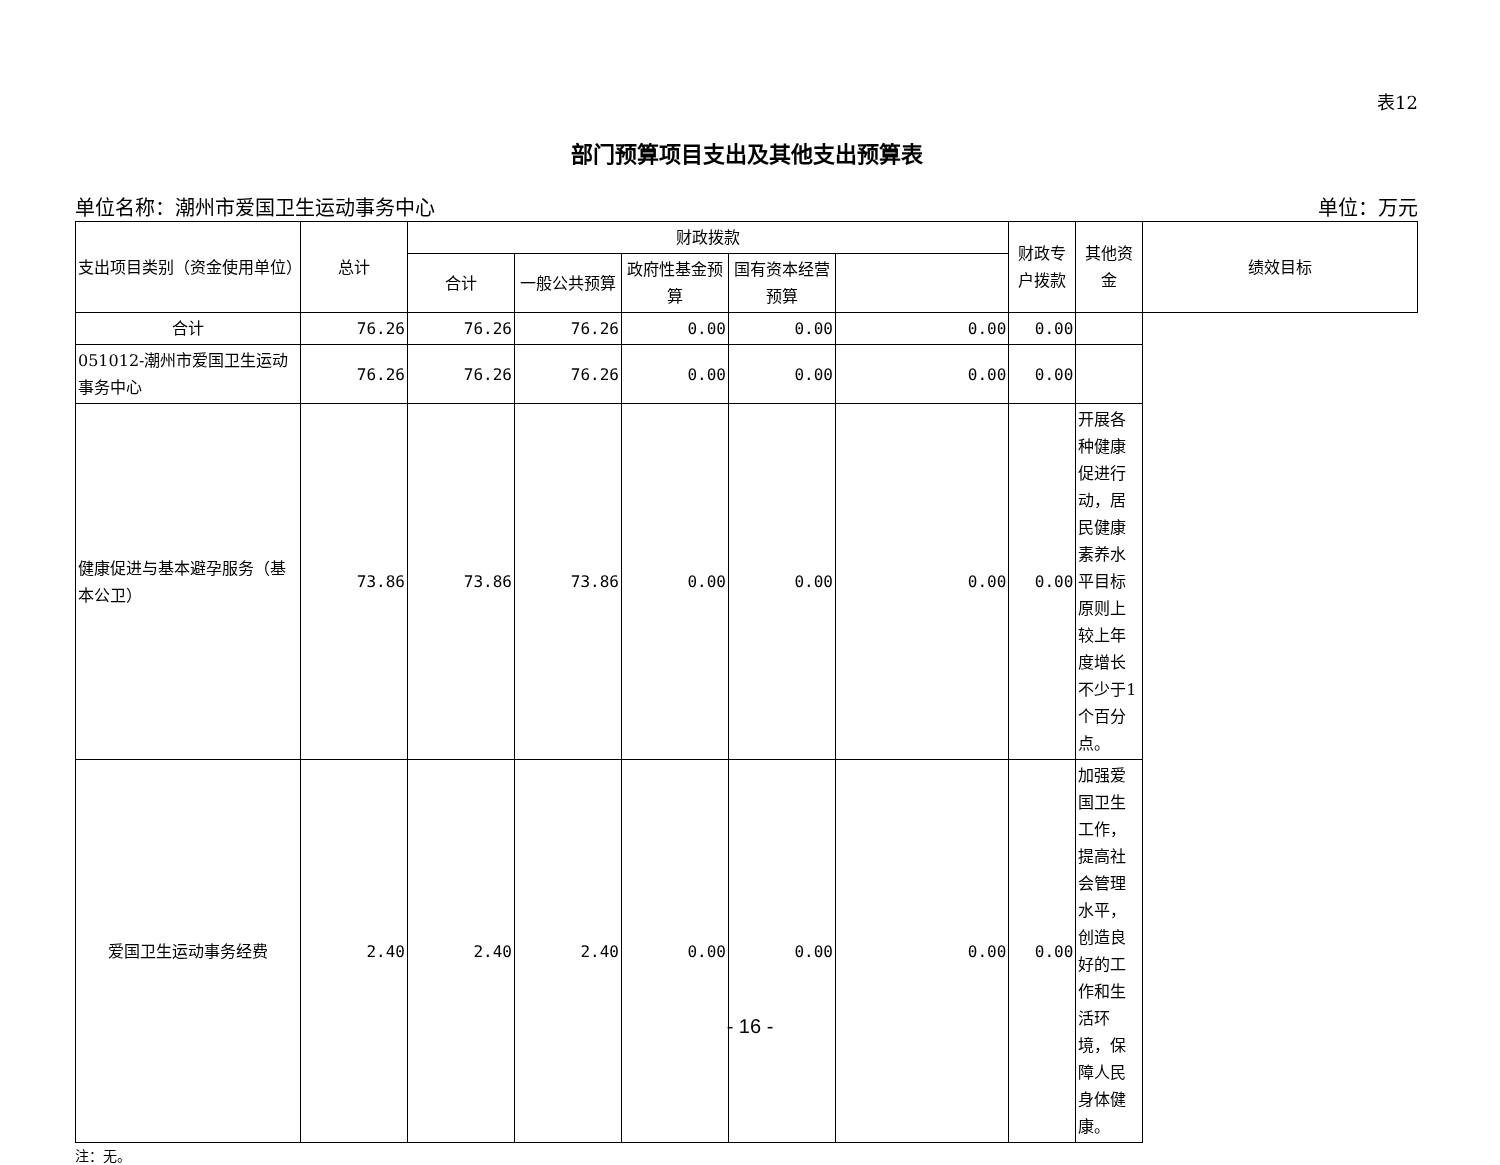表12
部门预算项目支出及其他支出预算表
单位名称：潮州市爱国卫生运动事务中心 单位：万元
| 支出项目类别（资金使用单位） | 总计 | 财政拨款 | | | | | 财政专户拨款 | 其他资金 | 绩效目标 |
| --- | --- | --- | --- | --- | --- | --- | --- | --- | --- |
| | | 合计 | 一般公共预算 | 政府性基金预算 | 国有资本经营预算 | | | | |
| 合计 | 76.26 | 76.26 | 76.26 | 0.00 | 0.00 | 0.00 | 0.00 | | |
| 051012-潮州市爱国卫生运动事务中心 | 76.26 | 76.26 | 76.26 | 0.00 | 0.00 | 0.00 | 0.00 | | |
| 健康促进与基本避孕服务（基本公卫） | 73.86 | 73.86 | 73.86 | 0.00 | 0.00 | 0.00 | 0.00 | 开展各种健康促进行动，居民健康素养水平目标原则上较上年度增长不少于1个百分点。 | |
| 爱国卫生运动事务经费 | 2.40 | 2.40 | 2.40 | 0.00 | 0.00 | 0.00 | 0.00 | 加强爱国卫生工作，提高社会管理水平，创造良好的工作和生活环境，保障人民身体健康。 | |
注：无。
- 16 -